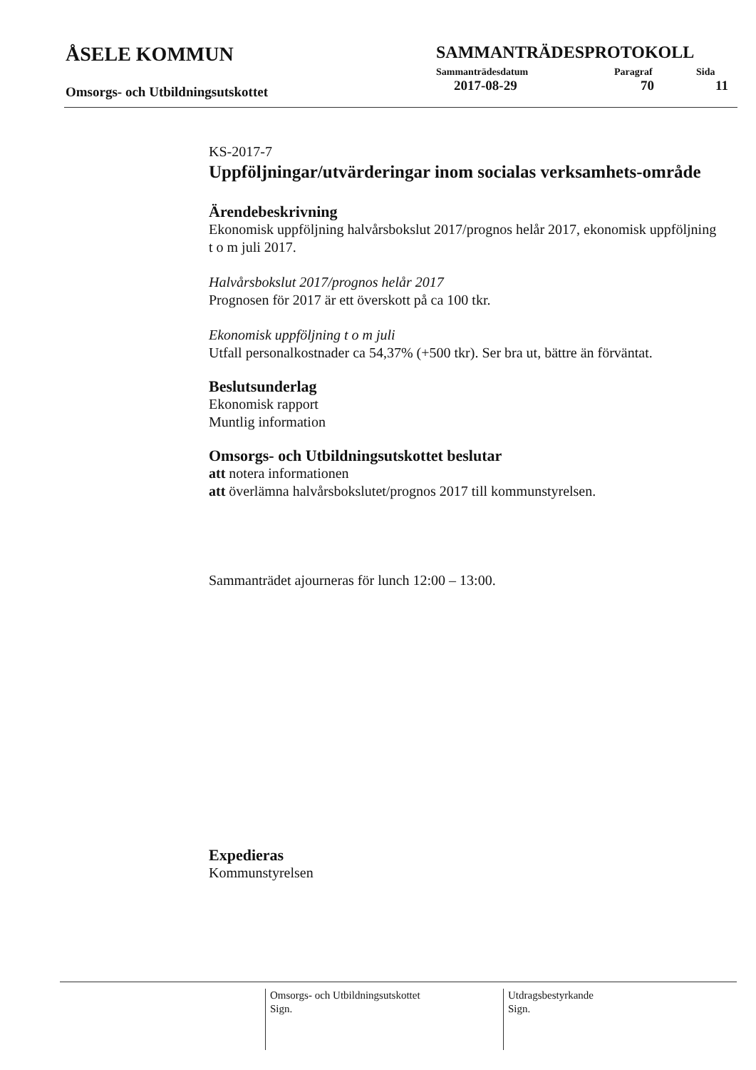ÅSELE KOMMUN
Omsorgs- och Utbildningsutskottet
SAMMANTRÄDESPROTOKOLL
Sammanträdesdatum Paragraf Sida
2017-08-29 70 11
KS-2017-7
Uppföljningar/utvärderingar inom socialas verksamhets-område
Ärendebeskrivning
Ekonomisk uppföljning halvårsbokslut 2017/prognos helår 2017, ekonomisk uppföljning t o m juli 2017.
Halvårsbokslut 2017/prognos helår 2017
Prognosen för 2017 är ett överskott på ca 100 tkr.
Ekonomisk uppföljning t o m juli
Utfall personalkostnader ca 54,37% (+500 tkr). Ser bra ut, bättre än förväntat.
Beslutsunderlag
Ekonomisk rapport
Muntlig information
Omsorgs- och Utbildningsutskottet beslutar
att notera informationen
att överlämna halvårsbokslutet/prognos 2017 till kommunstyrelsen.
Sammanträdet ajourneras för lunch 12:00 – 13:00.
Expedieras
Kommunstyrelsen
Omsorgs- och Utbildningsutskottet
Sign.
Utdragsbestyrkande
Sign.